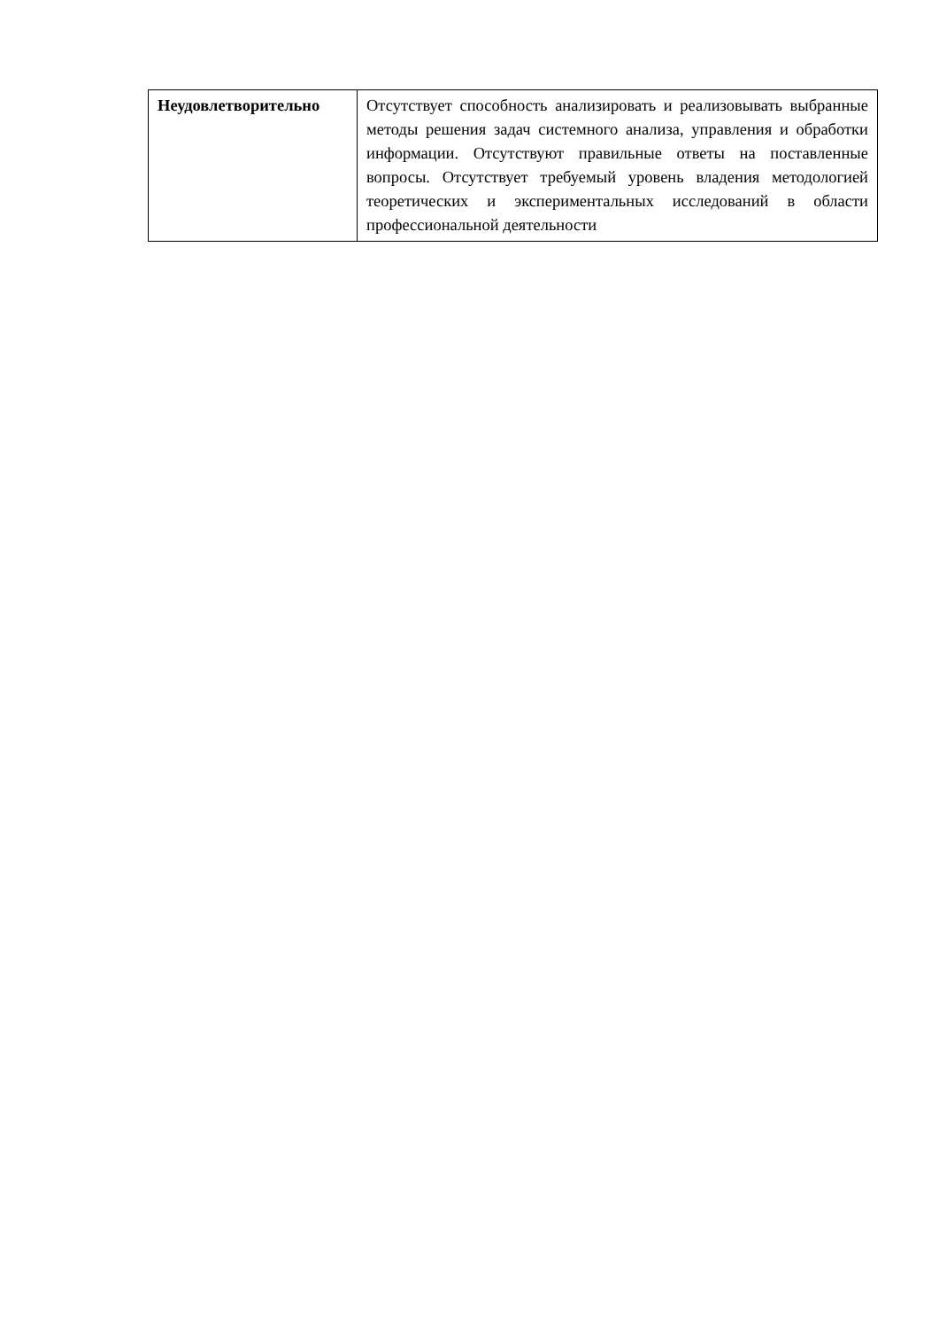| Неудовлетворительно | Отсутствует способность анализировать и реализовывать выбранные методы решения задач системного анализа, управления и обработки информации. Отсутствуют правильные ответы на поставленные вопросы. Отсутствует требуемый уровень владения методологией теоретических и экспериментальных исследований в области профессиональной деятельности |